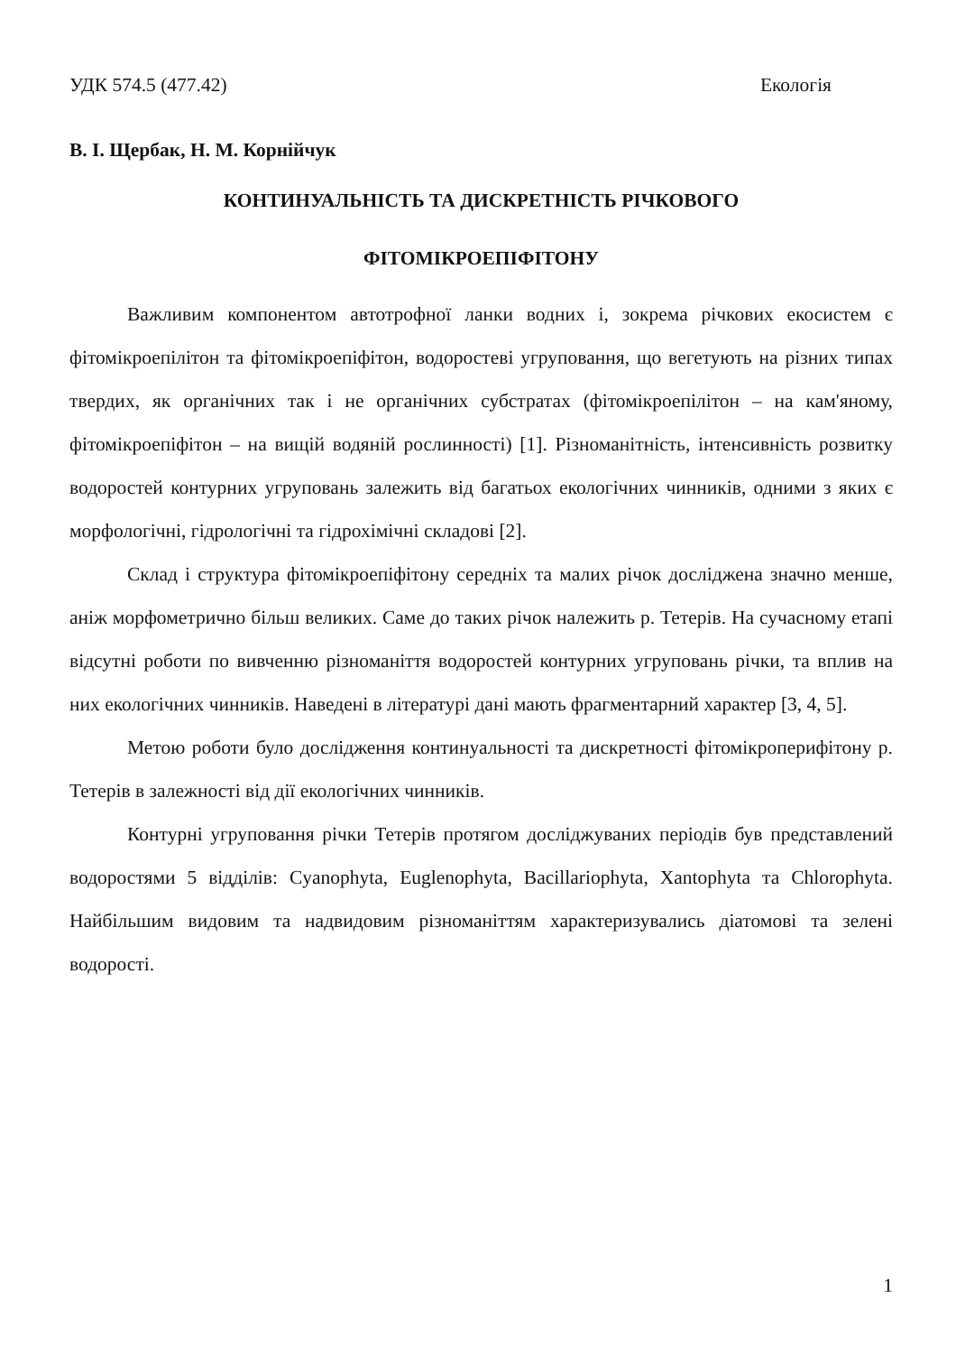УДК 574.5 (477.42) Екологія
В. І. Щербак, Н. М. Корнійчук
КОНТИНУАЛЬНІСТЬ ТА ДИСКРЕТНІСТЬ РІЧКОВОГО
ФІТОМІКРОЕПІФІТОНУ
Важливим компонентом автотрофної ланки водних і, зокрема річкових екосистем є фітомікроепілітон та фітомікроепіфітон, водоростеві угруповання, що вегетують на різних типах твердих, як органічних так і не органічних субстратах (фітомікроепілітон – на кам'яному, фітомікроепіфітон – на вищій водяній рослинності) [1]. Різноманітність, інтенсивність розвитку водоростей контурних угруповань залежить від багатьох екологічних чинників, одними з яких є морфологічні, гідрологічні та гідрохімічні складові [2].
Склад і структура фітомікроепіфітону середніх та малих річок досліджена значно менше, аніж морфометрично більш великих. Саме до таких річок належить р. Тетерів. На сучасному етапі відсутні роботи по вивченню різноманіття водоростей контурних угруповань річки, та вплив на них екологічних чинників. Наведені в літературі дані мають фрагментарний характер [3, 4, 5].
Метою роботи було дослідження континуальності та дискретності фітомікроперифітону р. Тетерів в залежності від дії екологічних чинників.
Контурні угруповання річки Тетерів протягом досліджуваних періодів був представлений водоростями 5 відділів: Cyanophyta, Euglenophyta, Bacillariophyta, Xantophyta та Chlorophyta. Найбільшим видовим та надвидовим різноманіттям характеризувались діатомові та зелені водорості.
1